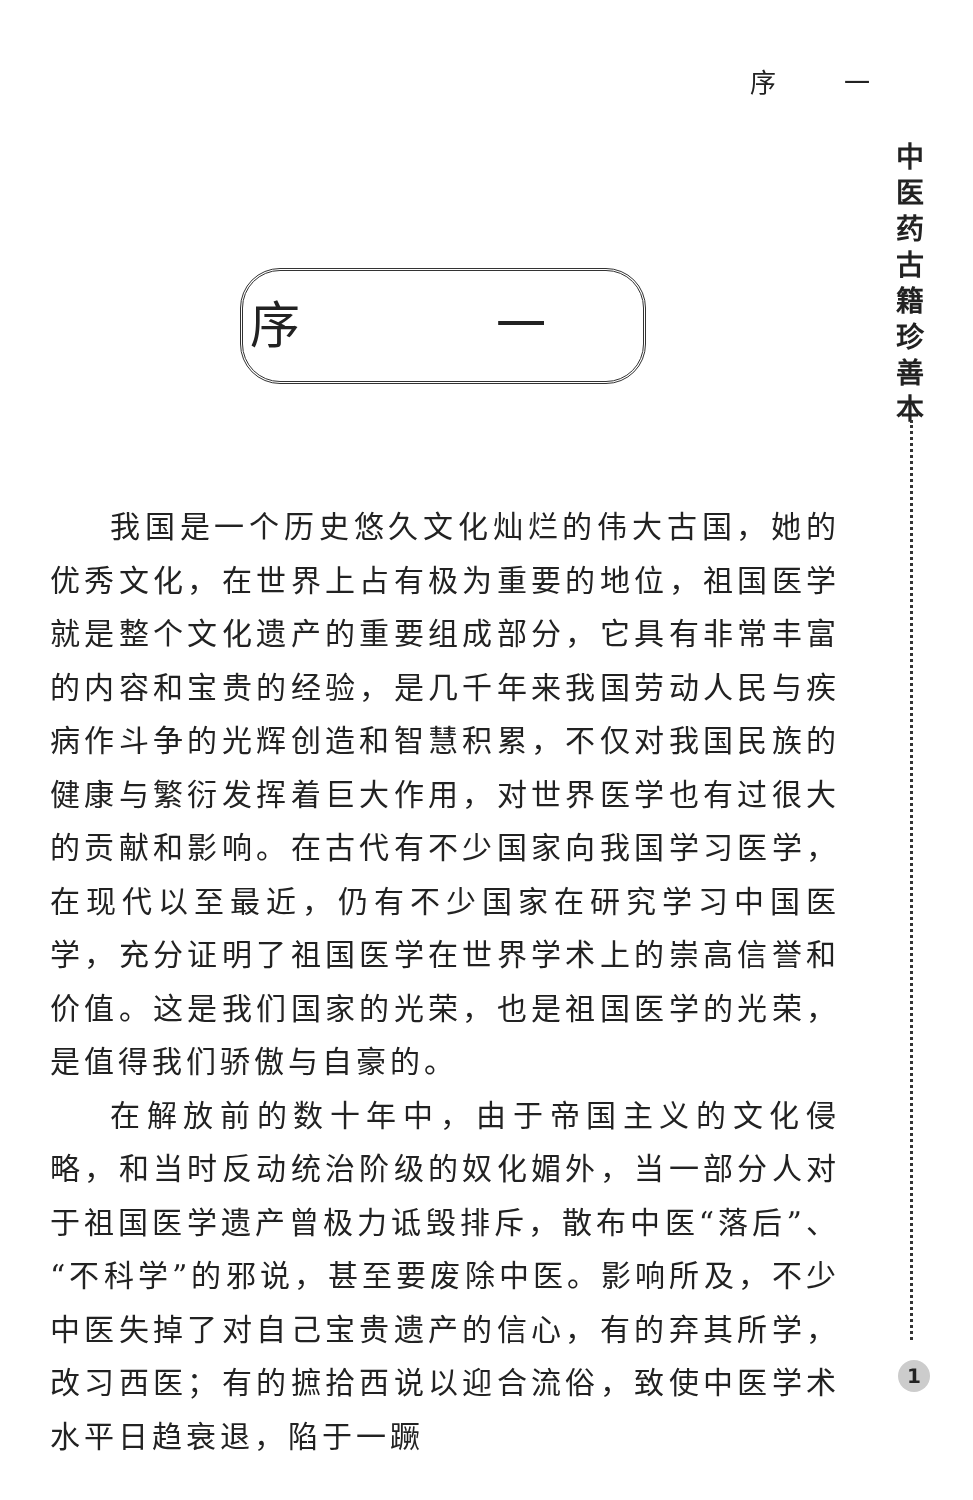序 一
中医药古籍珍善本
序 一
我国是一个历史悠久文化灿烂的伟大古国，她的优秀文化，在世界上占有极为重要的地位，祖国医学就是整个文化遗产的重要组成部分，它具有非常丰富的内容和宝贵的经验，是几千年来我国劳动人民与疾病作斗争的光辉创造和智慧积累，不仅对我国民族的健康与繁衍发挥着巨大作用，对世界医学也有过很大的贡献和影响。在古代有不少国家向我国学习医学，在现代以至最近，仍有不少国家在研究学习中国医学，充分证明了祖国医学在世界学术上的崇高信誉和价值。这是我们国家的光荣，也是祖国医学的光荣，是值得我们骄傲与自豪的。
在解放前的数十年中，由于帝国主义的文化侵略，和当时反动统治阶级的奴化媚外，当一部分人对于祖国医学遗产曾极力诋毁排斥，散布中医“落后”、“不科学”的邪说，甚至要废除中医。影响所及，不少中医失掉了对自己宝贵遗产的信心，有的弃其所学，改习西医；有的摭拾西说以迎合流俗，致使中医学术水平日趋衰退，陷于一蹶
1